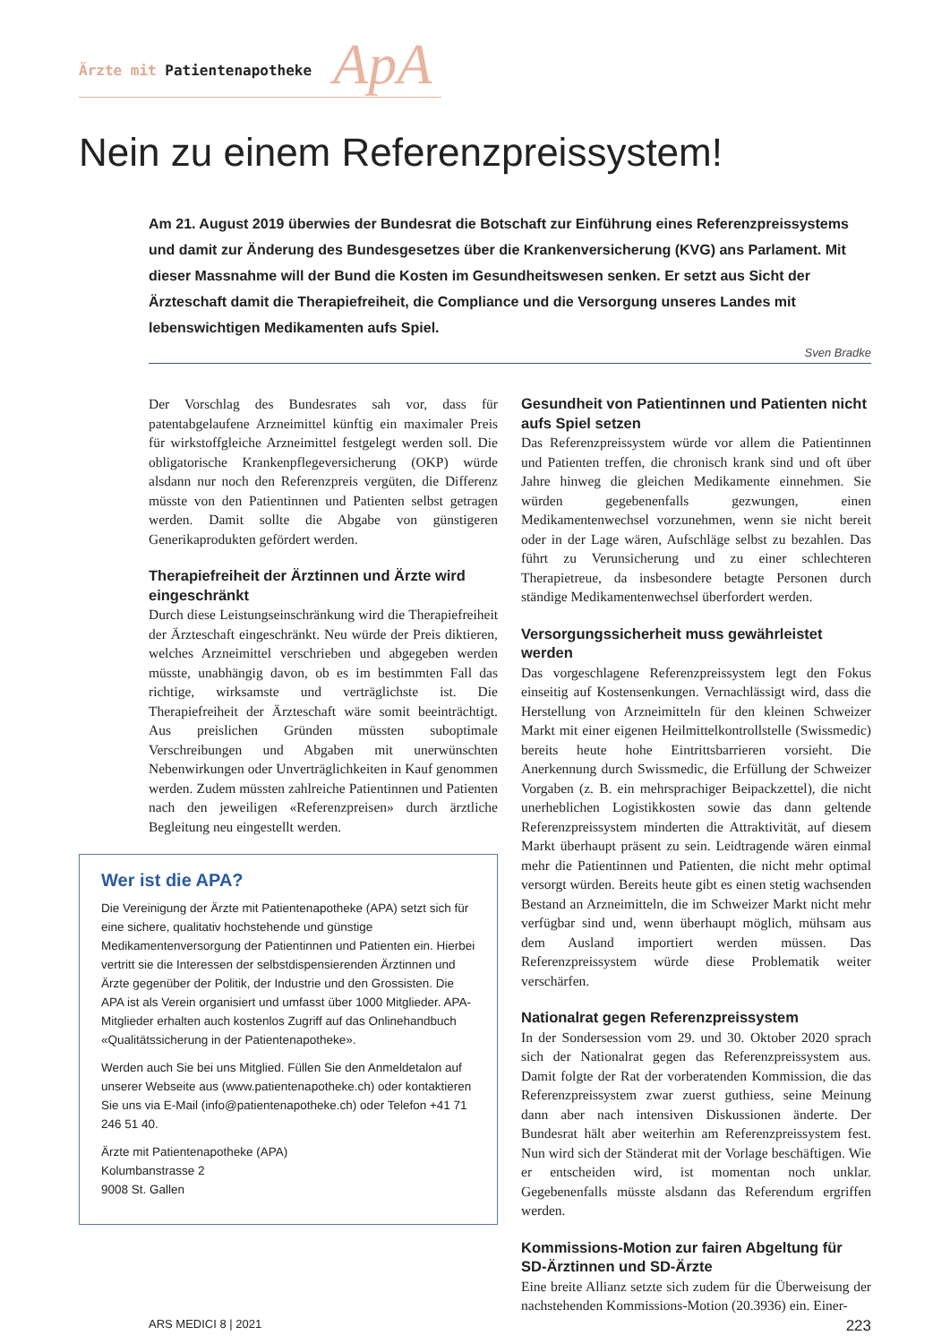Ärzte mit Patientenapotheke
ApA
Nein zu einem Referenzpreissystem!
Am 21. August 2019 überwies der Bundesrat die Botschaft zur Einführung eines Referenzpreissystems und damit zur Änderung des Bundesgesetzes über die Krankenversicherung (KVG) ans Parlament. Mit dieser Massnahme will der Bund die Kosten im Gesundheitswesen senken. Er setzt aus Sicht der Ärzteschaft damit die Therapiefreiheit, die Compliance und die Versorgung unseres Landes mit lebenswichtigen Medikamenten aufs Spiel.
Sven Bradke
Der Vorschlag des Bundesrates sah vor, dass für patentabgelaufene Arzneimittel künftig ein maximaler Preis für wirkstoffgleiche Arzneimittel festgelegt werden soll. Die obligatorische Krankenpflegeversicherung (OKP) würde alsdann nur noch den Referenzpreis vergüten, die Differenz müsste von den Patientinnen und Patienten selbst getragen werden. Damit sollte die Abgabe von günstigeren Generikaprodukten gefördert werden.
Therapiefreiheit der Ärztinnen und Ärzte wird eingeschränkt
Durch diese Leistungseinschränkung wird die Therapiefreiheit der Ärzteschaft eingeschränkt. Neu würde der Preis diktieren, welches Arzneimittel verschrieben und abgegeben werden müsste, unabhängig davon, ob es im bestimmten Fall das richtige, wirksamste und verträglichste ist. Die Therapiefreiheit der Ärzteschaft wäre somit beeinträchtigt. Aus preislichen Gründen müssten suboptimale Verschreibungen und Abgaben mit unerwünschten Nebenwirkungen oder Unverträglichkeiten in Kauf genommen werden. Zudem müssten zahlreiche Patientinnen und Patienten nach den jeweiligen «Referenzpreisen» durch ärztliche Begleitung neu eingestellt werden.
Wer ist die APA?
Die Vereinigung der Ärzte mit Patientenapotheke (APA) setzt sich für eine sichere, qualitativ hochstehende und günstige Medikamentenversorgung der Patientinnen und Patienten ein. Hierbei vertritt sie die Interessen der selbstdispensierenden Ärztinnen und Ärzte gegenüber der Politik, der Industrie und den Grossisten. Die APA ist als Verein organisiert und umfasst über 1000 Mitglieder. APA-Mitglieder erhalten auch kostenlos Zugriff auf das Onlinehandbuch «Qualitätssicherung in der Patientenapotheke».
Werden auch Sie bei uns Mitglied. Füllen Sie den Anmeldetalon auf unserer Webseite aus (www.patientenapotheke.ch) oder kontaktieren Sie uns via E-Mail (info@patientenapotheke.ch) oder Telefon +41 71 246 51 40.
Ärzte mit Patientenapotheke (APA)
Kolumbanstrasse 2
9008 St. Gallen
Gesundheit von Patientinnen und Patienten nicht aufs Spiel setzen
Das Referenzpreissystem würde vor allem die Patientinnen und Patienten treffen, die chronisch krank sind und oft über Jahre hinweg die gleichen Medikamente einnehmen. Sie würden gegebenenfalls gezwungen, einen Medikamentenwechsel vorzunehmen, wenn sie nicht bereit oder in der Lage wären, Aufschläge selbst zu bezahlen. Das führt zu Verunsicherung und zu einer schlechteren Therapietreue, da insbesondere betagte Personen durch ständige Medikamentenwechsel überfordert werden.
Versorgungssicherheit muss gewährleistet werden
Das vorgeschlagene Referenzpreissystem legt den Fokus einseitig auf Kostensenkungen. Vernachlässigt wird, dass die Herstellung von Arzneimitteln für den kleinen Schweizer Markt mit einer eigenen Heilmittelkontrollstelle (Swissmedic) bereits heute hohe Eintrittsbarrieren vorsieht. Die Anerkennung durch Swissmedic, die Erfüllung der Schweizer Vorgaben (z. B. ein mehrsprachiger Beipackzettel), die nicht unerheblichen Logistikkosten sowie das dann geltende Referenzpreissystem minderten die Attraktivität, auf diesem Markt überhaupt präsent zu sein. Leidtragende wären einmal mehr die Patientinnen und Patienten, die nicht mehr optimal versorgt würden. Bereits heute gibt es einen stetig wachsenden Bestand an Arzneimitteln, die im Schweizer Markt nicht mehr verfügbar sind und, wenn überhaupt möglich, mühsam aus dem Ausland importiert werden müssen. Das Referenzpreissystem würde diese Problematik weiter verschärfen.
Nationalrat gegen Referenzpreissystem
In der Sondersession vom 29. und 30. Oktober 2020 sprach sich der Nationalrat gegen das Referenzpreissystem aus. Damit folgte der Rat der vorberatenden Kommission, die das Referenzpreissystem zwar zuerst guthiess, seine Meinung dann aber nach intensiven Diskussionen änderte. Der Bundesrat hält aber weiterhin am Referenzpreissystem fest. Nun wird sich der Ständerat mit der Vorlage beschäftigen. Wie er entscheiden wird, ist momentan noch unklar. Gegebenenfalls müsste alsdann das Referendum ergriffen werden.
Kommissions-Motion zur fairen Abgeltung für SD-Ärztinnen und SD-Ärzte
Eine breite Allianz setzte sich zudem für die Überweisung der nachstehenden Kommissions-Motion (20.3936) ein. Einer-
ARS MEDICI 8 | 2021 223